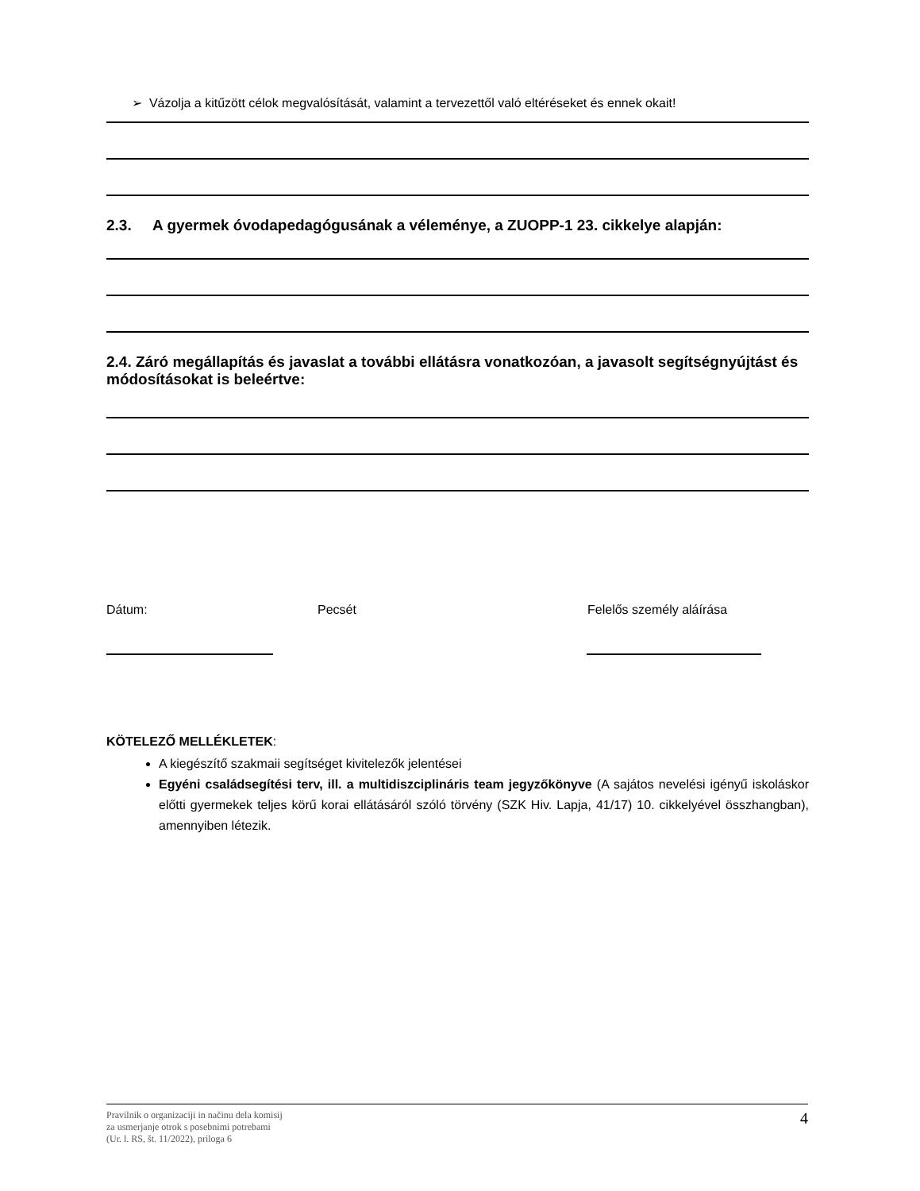➢ Vázolja a kitűzött célok megvalósítását, valamint a tervezettől való eltéréseket és ennek okait!
2.3. A gyermek óvodapedagógusának a véleménye, a ZUOPP-1 23. cikkelye alapján:
2.4. Záró megállapítás és javaslat a további ellátásra vonatkozóan, a javasolt segítségnyújtást és módosításokat is beleértve:
Dátum: Pecsét Felelős személy aláírása
KÖTELEZŐ MELLÉKLETEK:
A kiegészítő szakmaii segítséget kivitelezők jelentései
Egyéni családsegítési terv, ill. a multidiszciplináris team jegyzőkönyve (A sajátos nevelési igényű iskoláskor előtti gyermekek teljes körű korai ellátásáról szóló törvény (SZK Hiv. Lapja, 41/17) 10. cikkelyével összhangban), amennyiben létezik.
Pravilnik o organizaciji in načinu dela komisij
za usmerjanje otrok s posebnimi potrebami
(Ur. l. RS, št. 11/2022), priloga 6
4